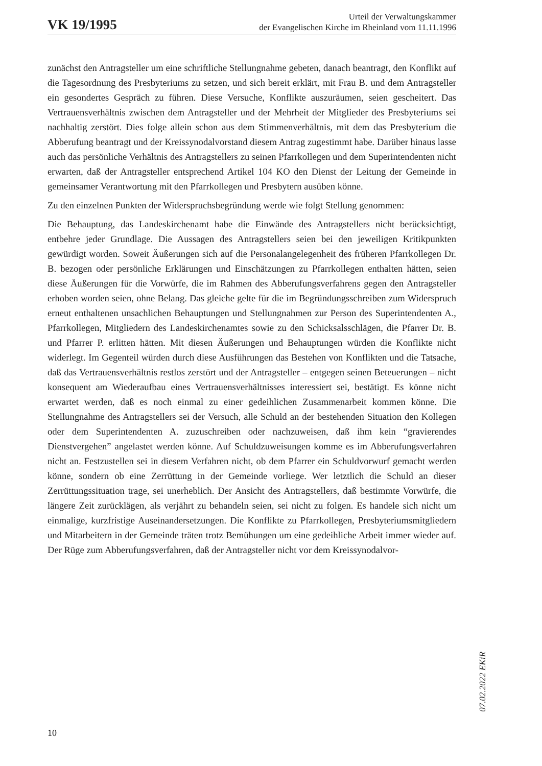VK 19/1995
Urteil der Verwaltungskammer
der Evangelischen Kirche im Rheinland vom 11.11.1996
zunächst den Antragsteller um eine schriftliche Stellungnahme gebeten, danach beantragt, den Konflikt auf die Tagesordnung des Presbyteriums zu setzen, und sich bereit erklärt, mit Frau B. und dem Antragsteller ein gesondertes Gespräch zu führen. Diese Versuche, Konflikte auszuräumen, seien gescheitert. Das Vertrauensverhältnis zwischen dem Antragsteller und der Mehrheit der Mitglieder des Presbyteriums sei nachhaltig zerstört. Dies folge allein schon aus dem Stimmenverhältnis, mit dem das Presbyterium die Abberufung beantragt und der Kreissynodalvorstand diesem Antrag zugestimmt habe. Darüber hinaus lasse auch das persönliche Verhältnis des Antragstellers zu seinen Pfarrkollegen und dem Superintendenten nicht erwarten, daß der Antragsteller entsprechend Artikel 104 KO den Dienst der Leitung der Gemeinde in gemeinsamer Verantwortung mit den Pfarrkollegen und Presbytern ausüben könne.
Zu den einzelnen Punkten der Widerspruchsbegründung werde wie folgt Stellung genommen:
Die Behauptung, das Landeskirchenamt habe die Einwände des Antragstellers nicht berücksichtigt, entbehre jeder Grundlage. Die Aussagen des Antragstellers seien bei den jeweiligen Kritikpunkten gewürdigt worden. Soweit Äußerungen sich auf die Personalangelegenheit des früheren Pfarrkollegen Dr. B. bezogen oder persönliche Erklärungen und Einschätzungen zu Pfarrkollegen enthalten hätten, seien diese Äußerungen für die Vorwürfe, die im Rahmen des Abberufungsverfahrens gegen den Antragsteller erhoben worden seien, ohne Belang. Das gleiche gelte für die im Begründungsschreiben zum Widerspruch erneut enthaltenen unsachlichen Behauptungen und Stellungnahmen zur Person des Superintendenten A., Pfarrkollegen, Mitgliedern des Landeskirchenamtes sowie zu den Schicksalsschlägen, die Pfarrer Dr. B. und Pfarrer P. erlitten hätten. Mit diesen Äußerungen und Behauptungen würden die Konflikte nicht widerlegt. Im Gegenteil würden durch diese Ausführungen das Bestehen von Konflikten und die Tatsache, daß das Vertrauensverhältnis restlos zerstört und der Antragsteller – entgegen seinen Beteuerungen – nicht konsequent am Wiederaufbau eines Vertrauensverhältnisses interessiert sei, bestätigt. Es könne nicht erwartet werden, daß es noch einmal zu einer gedeihlichen Zusammenarbeit kommen könne. Die Stellungnahme des Antragstellers sei der Versuch, alle Schuld an der bestehenden Situation den Kollegen oder dem Superintendenten A. zuzuschreiben oder nachzuweisen, daß ihm kein “gravierendes Dienstvergehen” angelastet werden könne. Auf Schuldzuweisungen komme es im Abberufungsverfahren nicht an. Festzustellen sei in diesem Verfahren nicht, ob dem Pfarrer ein Schuldvorwurf gemacht werden könne, sondern ob eine Zerrüttung in der Gemeinde vorliege. Wer letztlich die Schuld an dieser Zerrüttungssituation trage, sei unerheblich. Der Ansicht des Antragstellers, daß bestimmte Vorwürfe, die längere Zeit zurücklägen, als verjährt zu behandeln seien, sei nicht zu folgen. Es handele sich nicht um einmalige, kurzfristige Auseinandersetzungen. Die Konflikte zu Pfarrkollegen, Presbyteriumsmitgliedern und Mitarbeitern in der Gemeinde träten trotz Bemühungen um eine gedeihliche Arbeit immer wieder auf. Der Rüge zum Abberufungsverfahren, daß der Antragsteller nicht vor dem Kreissynodalvor-
10
07.02.2022 EKiR